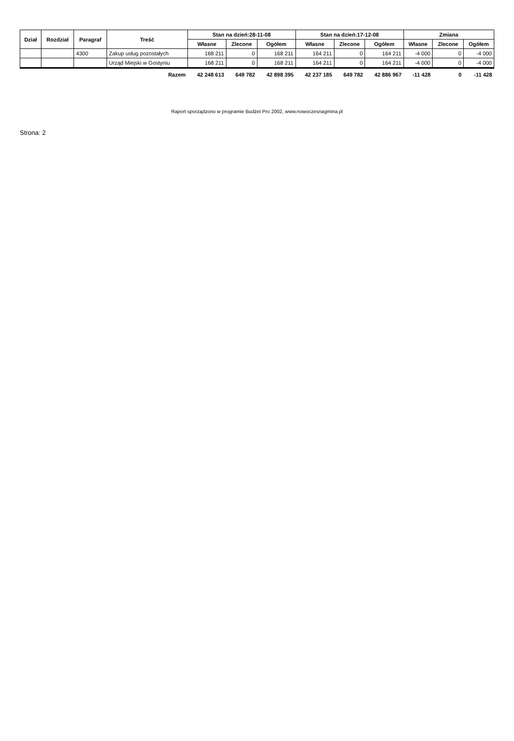| Dział | Rozdział | Paragraf | Treść | Stan na dzień:28-11-08 | | | Stan na dzień:17-12-08 | | | Zmiana | | |
| --- | --- | --- | --- | --- | --- | --- | --- | --- | --- | --- | --- | --- |
| | | | | Własne | Zlecone | Ogółem | Własne | Zlecone | Ogółem | Własne | Zlecone | Ogółem |
| | | 4300 | Zakup usług pozostałych | 168 211 | 0 | 168 211 | 164 211 | 0 | 164 211 | -4 000 | 0 | -4 000 |
| | | | Urząd Miejski w Gostyniu | 168 211 | 0 | 168 211 | 164 211 | 0 | 164 211 | -4 000 | 0 | -4 000 |
| Razem | | | | 42 248 613 | 649 782 | 42 898 395 | 42 237 185 | 649 782 | 42 886 967 | -11 428 | 0 | -11 428 |
Raport sporządzono w programie Budżet Pro 2002, www.nowoczesnagmina.pl
Strona: 2